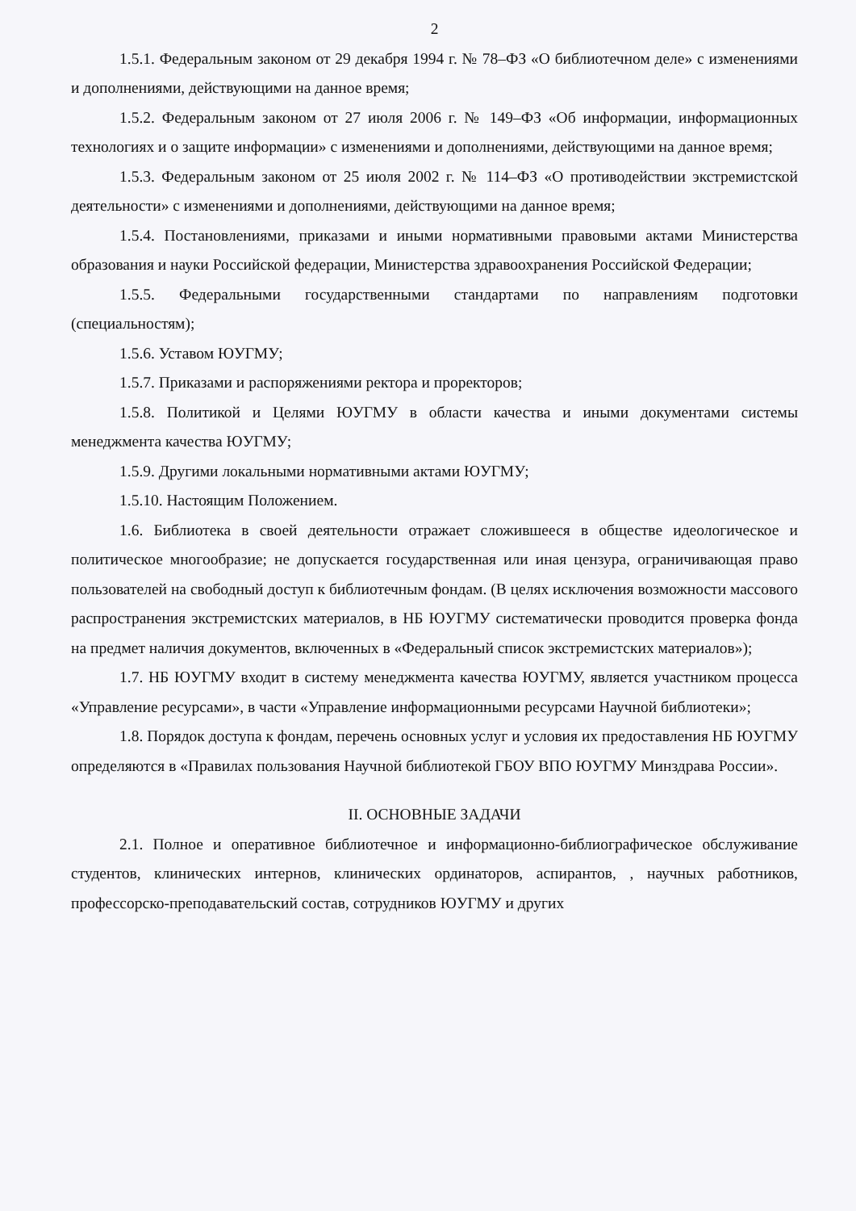2
1.5.1. Федеральным законом от 29 декабря 1994 г. № 78–ФЗ «О библиотечном деле» с изменениями и дополнениями, действующими на данное время;
1.5.2. Федеральным законом от 27 июля 2006 г. № 149–ФЗ «Об информации, информационных технологиях и о защите информации» с изменениями и дополнениями, действующими на данное время;
1.5.3. Федеральным законом от 25 июля 2002 г. № 114–ФЗ «О противодействии экстремистской деятельности» с изменениями и дополнениями, действующими на данное время;
1.5.4. Постановлениями, приказами и иными нормативными правовыми актами Министерства образования и науки Российской федерации, Министерства здравоохранения Российской Федерации;
1.5.5. Федеральными государственными стандартами по направлениям подготовки (специальностям);
1.5.6. Уставом ЮУГМУ;
1.5.7. Приказами и распоряжениями ректора и проректоров;
1.5.8. Политикой и Целями ЮУГМУ в области качества и иными документами системы менеджмента качества ЮУГМУ;
1.5.9. Другими локальными нормативными актами ЮУГМУ;
1.5.10. Настоящим Положением.
1.6. Библиотека в своей деятельности отражает сложившееся в обществе идеологическое и политическое многообразие; не допускается государственная или иная цензура, ограничивающая право пользователей на свободный доступ к библиотечным фондам. (В целях исключения возможности массового распространения экстремистских материалов, в НБ ЮУГМУ систематически проводится проверка фонда на предмет наличия документов, включенных в «Федеральный список экстремистских материалов»);
1.7. НБ ЮУГМУ входит в систему менеджмента качества ЮУГМУ, является участником процесса «Управление ресурсами», в части «Управление информационными ресурсами Научной библиотеки»;
1.8. Порядок доступа к фондам, перечень основных услуг и условия их предоставления НБ ЮУГМУ определяются в «Правилах пользования Научной библиотекой ГБОУ ВПО ЮУГМУ Минздрава России».
II. ОСНОВНЫЕ ЗАДАЧИ
2.1. Полное и оперативное библиотечное и информационно-библиографическое обслуживание студентов, клинических интернов, клинических ординаторов, аспирантов, , научных работников, профессорско-преподавательский состав, сотрудников ЮУГМУ и других